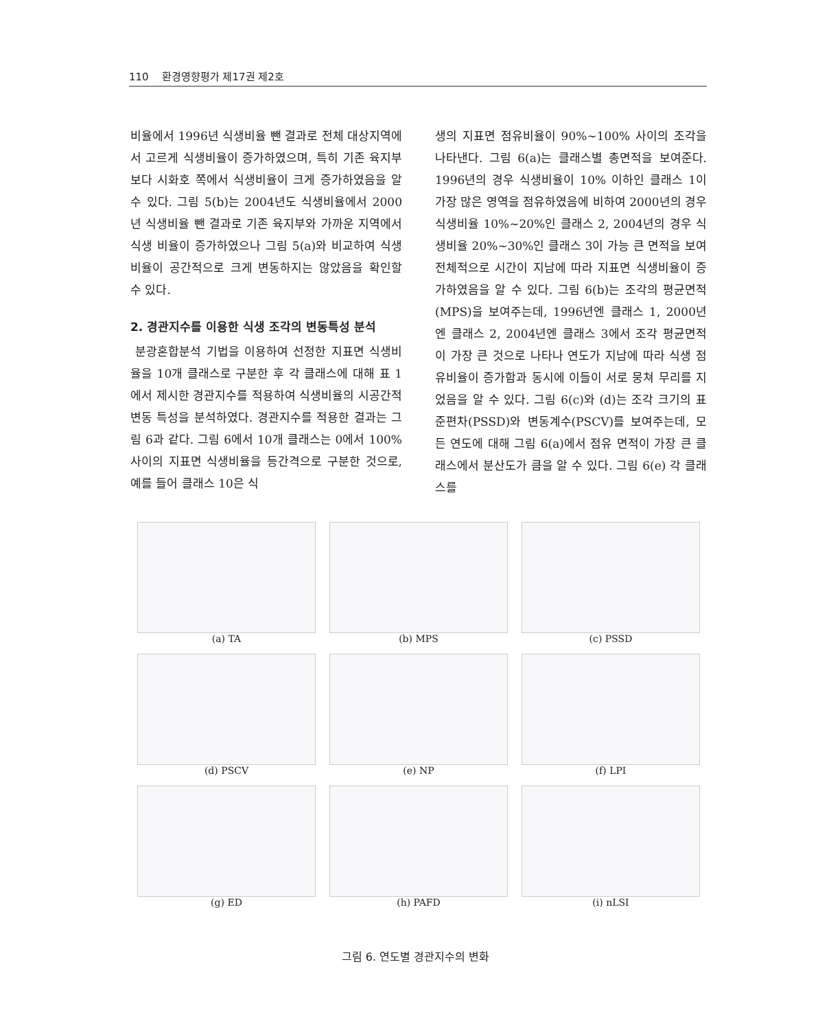110 환경영향평가 제17권 제2호
비율에서 1996년 식생비율 뺀 결과로 전체 대상지역에서 고르게 식생비율이 증가하였으며, 특히 기존 육지부보다 시화호 쪽에서 식생비율이 크게 증가하였음을 알 수 있다. 그림 5(b)는 2004년도 식생비율에서 2000년 식생비율 뺀 결과로 기존 육지부와 가까운 지역에서 식생 비율이 증가하였으나 그림 5(a)와 비교하여 식생비율이 공간적으로 크게 변동하지는 않았음을 확인할 수 있다.
2. 경관지수를 이용한 식생 조각의 변동특성 분석
분광혼합분석 기법을 이용하여 선정한 지표면 식생비율을 10개 클래스로 구분한 후 각 클래스에 대해 표 1에서 제시한 경관지수를 적용하여 식생비율의 시공간적 변동 특성을 분석하였다. 경관지수를 적용한 결과는 그림 6과 같다. 그림 6에서 10개 클래스는 0에서 100% 사이의 지표면 식생비율을 등간격으로 구분한 것으로, 예를 들어 클래스 10은 식
생의 지표면 점유비율이 90%~100% 사이의 조각을 나타낸다. 그림 6(a)는 클래스별 총면적을 보여준다. 1996년의 경우 식생비율이 10% 이하인 클래스 1이 가장 많은 영역을 점유하였음에 비하여 2000년의 경우 식생비율 10%~20%인 클래스 2, 2004년의 경우 식생비율 20%~30%인 클래스 3이 가능 큰 면적을 보여 전체적으로 시간이 지남에 따라 지표면 식생비율이 증가하였음을 알 수 있다. 그림 6(b)는 조각의 평균면적(MPS)을 보여주는데, 1996년엔 클래스 1, 2000년엔 클래스 2, 2004년엔 클래스 3에서 조각 평균면적이 가장 큰 것으로 나타나 연도가 지남에 따라 식생 점유비율이 증가함과 동시에 이들이 서로 뭉쳐 무리를 지었음을 알 수 있다. 그림 6(c)와 (d)는 조각 크기의 표준편차(PSSD)와 변동계수(PSCV)를 보여주는데, 모든 연도에 대해 그림 6(a)에서 점유 면적이 가장 큰 클래스에서 분산도가 큼을 알 수 있다. 그림 6(e) 각 클래스를
(a) TA
(b) MPS
(c) PSSD
(d) PSCV
(e) NP
(f) LPI
(g) ED
(h) PAFD
(i) nLSI
그림 6. 연도별 경관지수의 변화